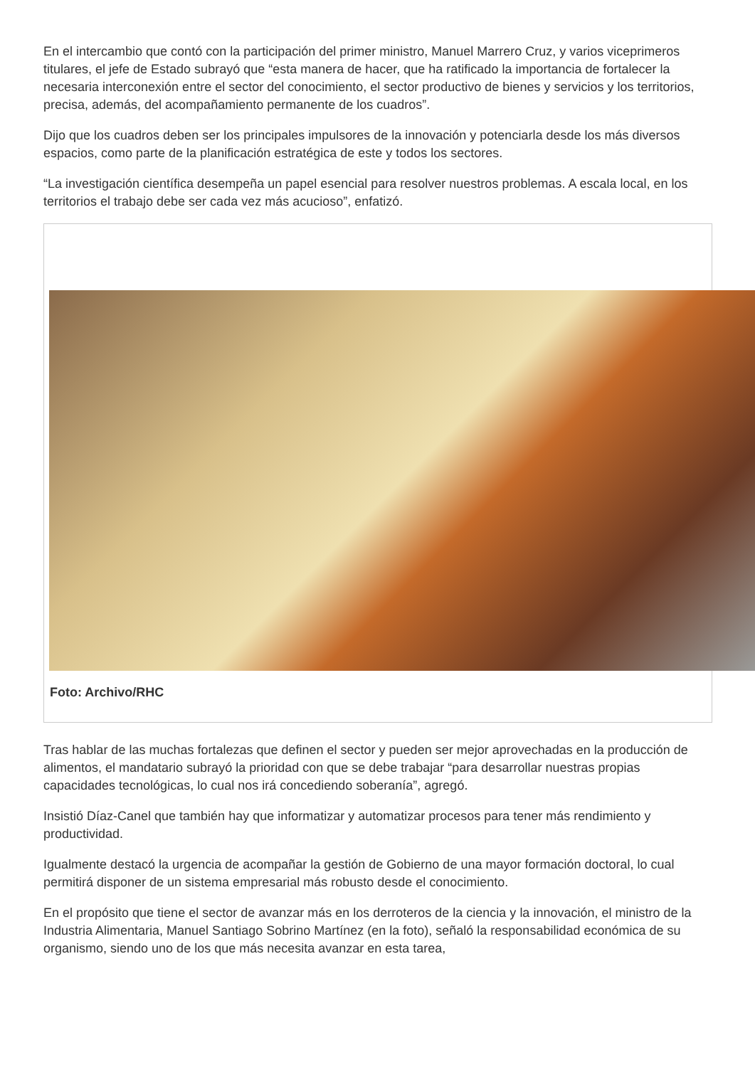En el intercambio que contó con la participación del primer ministro, Manuel Marrero Cruz, y varios viceprimeros titulares, el jefe de Estado subrayó que “esta manera de hacer, que ha ratificado la importancia de fortalecer la necesaria interconexión entre el sector del conocimiento, el sector productivo de bienes y servicios y los territorios, precisa, además, del acompañamiento permanente de los cuadros”.
Dijo que los cuadros deben ser los principales impulsores de la innovación y potenciarla desde los más diversos espacios, como parte de la planificación estratégica de este y todos los sectores.
“La investigación científica desempeña un papel esencial para resolver nuestros problemas. A escala local, en los territorios el trabajo debe ser cada vez más acucioso”, enfatizó.
Foto: Archivo/RHC
Tras hablar de las muchas fortalezas que definen el sector y pueden ser mejor aprovechadas en la producción de alimentos, el mandatario subrayó la prioridad con que se debe trabajar “para desarrollar nuestras propias capacidades tecnológicas, lo cual nos irá concediendo soberanía”, agregó.
Insistió Díaz-Canel que también hay que informatizar y automatizar procesos para tener más rendimiento y productividad.
Igualmente destacó la urgencia de acompañar la gestión de Gobierno de una mayor formación doctoral, lo cual permitirá disponer de un sistema empresarial más robusto desde el conocimiento.
En el propósito que tiene el sector de avanzar más en los derroteros de la ciencia y la innovación, el ministro de la Industria Alimentaria, Manuel Santiago Sobrino Martínez (en la foto), señaló la responsabilidad económica de su organismo, siendo uno de los que más necesita avanzar en esta tarea,